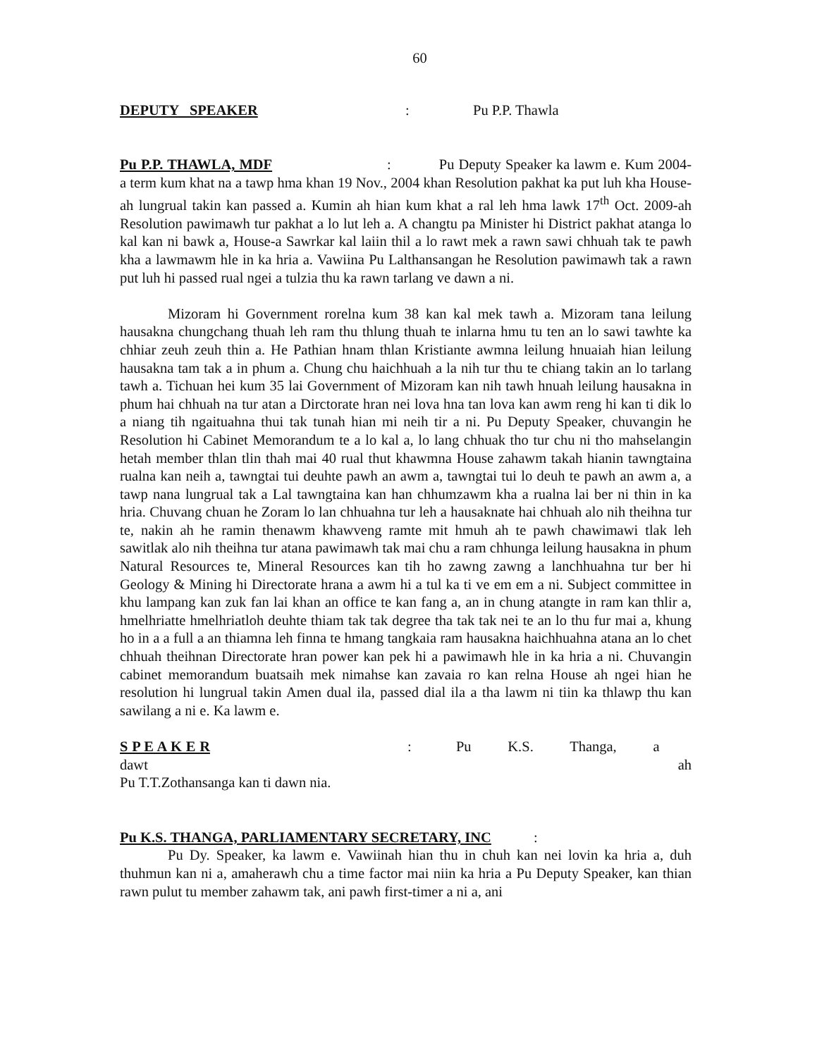60
DEPUTY SPEAKER: Pu P.P. Thawla
Pu P.P. THAWLA, MDF : Pu Deputy Speaker ka lawm e. Kum 2004-a term kum khat na a tawp hma khan 19 Nov., 2004 khan Resolution pakhat ka put luh kha House-ah lungrual takin kan passed a. Kumin ah hian kum khat a ral leh hma lawk 17<sup>th</sup> Oct. 2009-ah Resolution pawimawh tur pakhat a lo lut leh a. A changtu pa Minister hi District pakhat atanga lo kal kan ni bawk a, House-a Sawrkar kal laiin thil a lo rawt mek a rawn sawi chhuah tak te pawh kha a lawmawm hle in ka hria a. Vawiina Pu Lalthansangan he Resolution pawimawh tak a rawn put luh hi passed rual ngei a tulzia thu ka rawn tarlang ve dawn a ni.
Mizoram hi Government rorelna kum 38 kan kal mek tawh a. Mizoram tana leilung hausakna chungchang thuah leh ram thu thlung thuah te inlarna hmu tu ten an lo sawi tawhte ka chhiar zeuh zeuh thin a. He Pathian hnam thlan Kristiante awmna leilung hnuaiah hian leilung hausakna tam tak a in phum a. Chung chu haichhuah a la nih tur thu te chiang takin an lo tarlang tawh a. Tichuan hei kum 35 lai Government of Mizoram kan nih tawh hnuah leilung hausakna in phum hai chhuah na tur atan a Dirctorate hran nei lova hna tan lova kan awm reng hi kan ti dik lo a niang tih ngaituahna thui tak tunah hian mi neih tir a ni. Pu Deputy Speaker, chuvangin he Resolution hi Cabinet Memorandum te a lo kal a, lo lang chhuak tho tur chu ni tho mahselangin hetah member thlan tlin thah mai 40 rual thut khawmna House zahawm takah hianin tawngtaina rualna kan neih a, tawngtai tui deuhte pawh an awm a, tawngtai tui lo deuh te pawh an awm a, a tawp nana lungrual tak a Lal tawngtaina kan han chhumzawm kha a rualna lai ber ni thin in ka hria. Chuvang chuan he Zoram lo lan chhuahna tur leh a hausaknate hai chhuah alo nih theihna tur te, nakin ah he ramin thenawm khawveng ramte mit hmuh ah te pawh chawimawi tlak leh sawitlak alo nih theihna tur atana pawimawh tak mai chu a ram chhunga leilung hausakna in phum Natural Resources te, Mineral Resources kan tih ho zawng zawng a lanchhuahna tur ber hi Geology & Mining hi Directorate hrana a awm hi a tul ka ti ve em em a ni. Subject committee in khu lampang kan zuk fan lai khan an office te kan fang a, an in chung atangte in ram kan thlir a, hmelhriatte hmelhriatloh deuhte thiam tak tak degree tha tak tak nei te an lo thu fur mai a, khung ho in a a full a an thiamna leh finna te hmang tangkaia ram hausakna haichhuahna atana an lo chet chhuah theihnan Directorate hran power kan pek hi a pawimawh hle in ka hria a ni. Chuvangin cabinet memorandum buatsaih mek nimahse kan zavaia ro kan relna House ah ngei hian he resolution hi lungrual takin Amen dual ila, passed dial ila a tha lawm ni tiin ka thlawp thu kan sawilang a ni e. Ka lawm e.
S P E A K E R : Pu K.S. Thanga, a dawt ah
Pu T.T.Zothansanga kan ti dawn nia.
Pu K.S. THANGA, PARLIAMENTARY SECRETARY, INC :
Pu Dy. Speaker, ka lawm e. Vawiinah hian thu in chuh kan nei lovin ka hria a, duh thuhmun kan ni a, amaherawh chu a time factor mai niin ka hria a Pu Deputy Speaker, kan thian rawn pulut tu member zahawm tak, ani pawh first-timer a ni a, ani